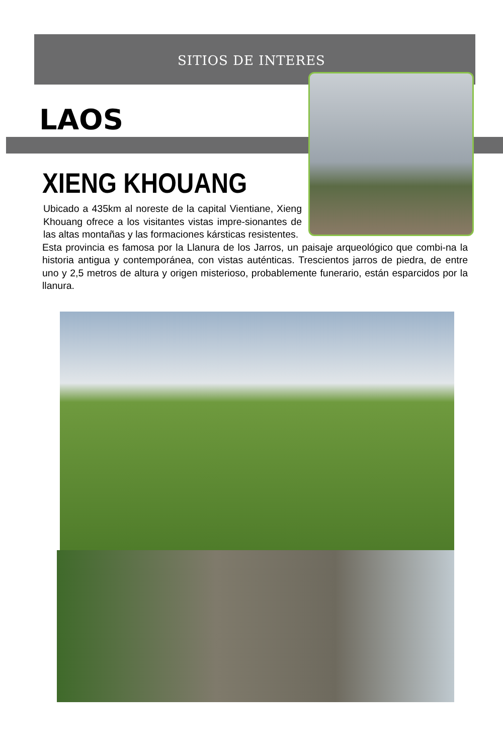SITIOS DE INTERES
LAOS
XIENG KHOUANG
Ubicado a 435km al noreste de la capital Vientiane, Xieng Khouang ofrece a los visitantes vistas impre-sionantes de las altas montañas y las formaciones kársticas resistentes.
Esta provincia es famosa por la Llanura de los Jarros, un paisaje arqueológico que combi-na la historia antigua y contemporánea, con vistas auténticas. Trescientos jarros de piedra, de entre uno y 2,5 metros de altura y origen misterioso, probablemente funerario, están esparcidos por la llanura.